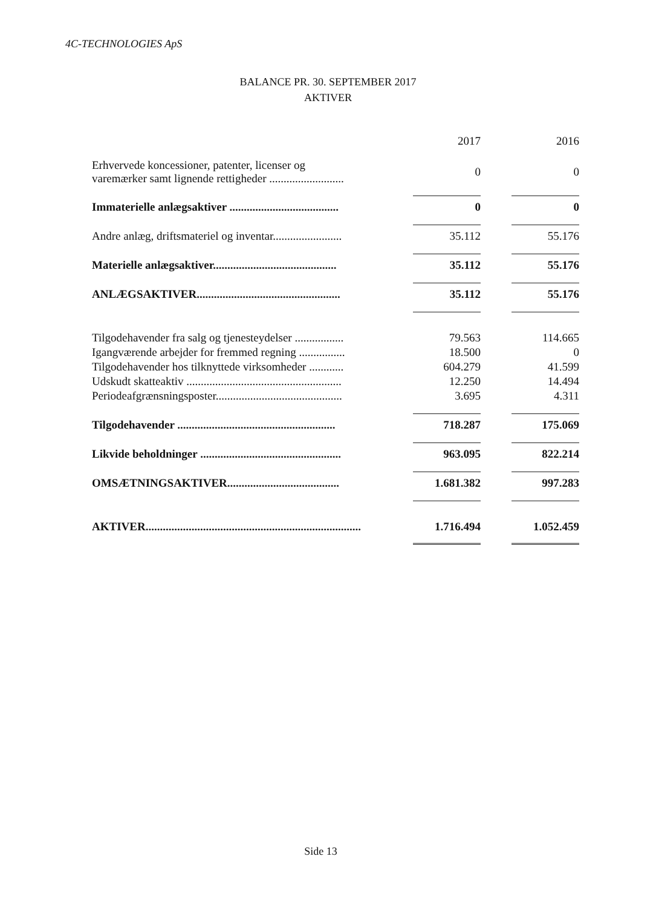4C-TECHNOLOGIES ApS
BALANCE PR. 30. SEPTEMBER 2017
AKTIVER
| | 2017 | 2016 |
| --- | --- | --- |
| Erhvervede koncessioner, patenter, licenser og varemærker samt lignende rettigheder .......................... | 0 | 0 |
| Immaterielle anlægsaktiver ...................................... | 0 | 0 |
| Andre anlæg, driftsmateriel og inventar........................ | 35.112 | 55.176 |
| Materielle anlægsaktiver........................................... | 35.112 | 55.176 |
| ANLÆGSAKTIVER.................................................. | 35.112 | 55.176 |
| Tilgodehavender fra salg og tjenesteydelser ................. | 79.563 | 114.665 |
| Igangværende arbejder for fremmed regning ................ | 18.500 | 0 |
| Tilgodehavender hos tilknyttede virksomheder ............ | 604.279 | 41.599 |
| Udskudt skatteaktiv ...................................................... | 12.250 | 14.494 |
| Periodeafgrænsningsposter............................................ | 3.695 | 4.311 |
| Tilgodehavender ....................................................... | 718.287 | 175.069 |
| Likvide beholdninger ................................................. | 963.095 | 822.214 |
| OMSÆTNINGSAKTIVER....................................... | 1.681.382 | 997.283 |
| AKTIVER........................................................................... | 1.716.494 | 1.052.459 |
Side 13